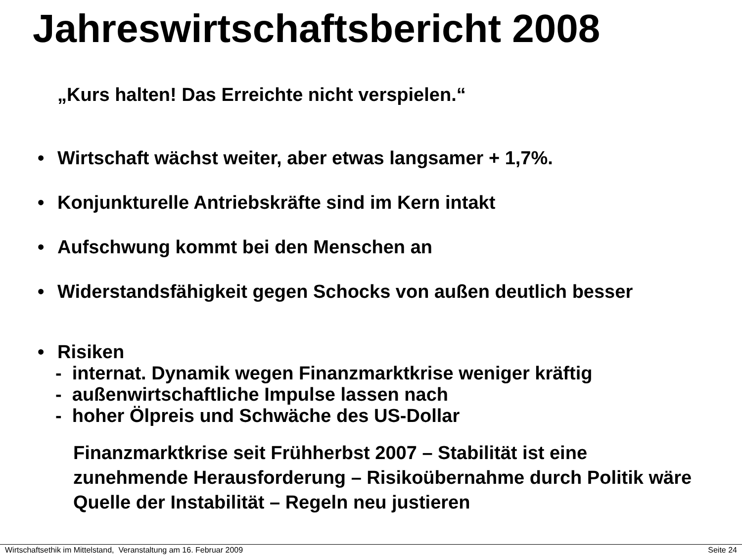Jahreswirtschaftsbericht 2008
„Kurs halten! Das Erreichte nicht verspielen.“
• Wirtschaft wächst weiter, aber etwas langsamer + 1,7%.
• Konjunkturelle Antriebskräfte sind im Kern intakt
• Aufschwung kommt bei den Menschen an
• Widerstandsfähigkeit gegen Schocks von außen deutlich besser
• Risiken
- internat. Dynamik wegen Finanzmarktkrise weniger kräftig
- außenwirtschaftliche Impulse lassen nach
- hoher Ölpreis und Schwäche des US-Dollar
Finanzmarktkrise seit Frühherbst 2007 – Stabilität ist eine zunehmende Herausforderung – Risikoübernahme durch Politik wäre Quelle der Instabilität – Regeln neu justieren
Wirtschaftsethik im Mittelstand, Veranstaltung am 16. Februar 2009 Seite 24